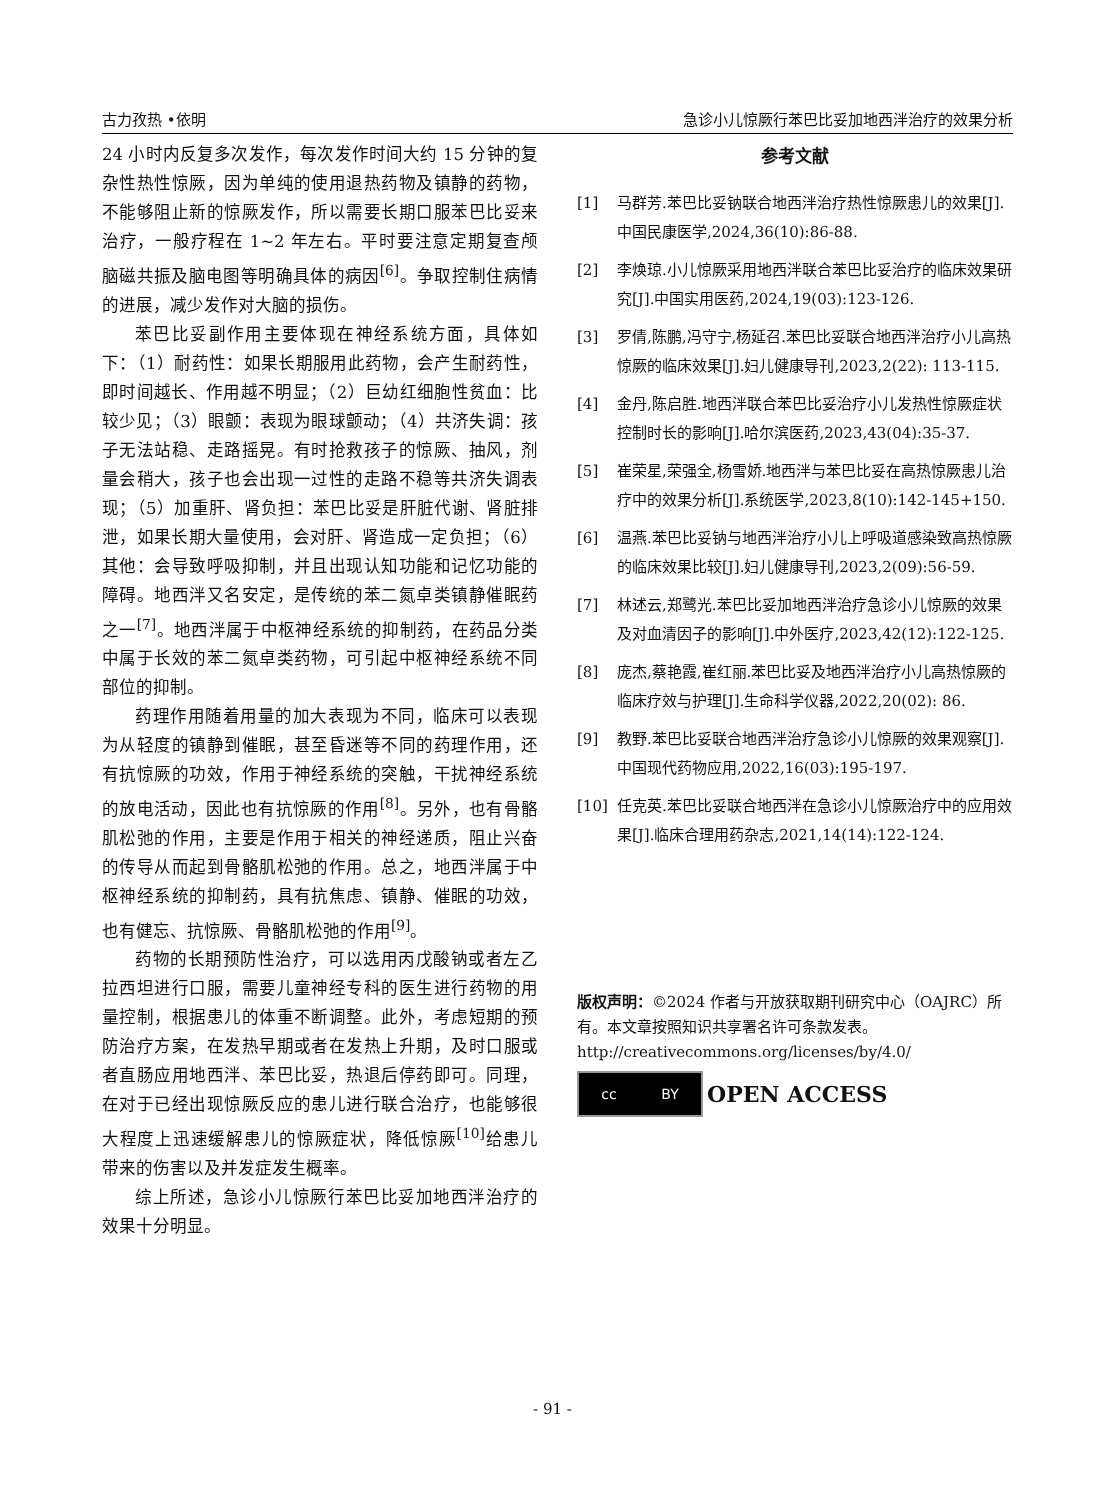古力孜热 •依明 急诊小儿惊厥行苯巴比妥加地西泮治疗的效果分析
24 小时内反复多次发作，每次发作时间大约 15 分钟的复杂性热性惊厥，因为单纯的使用退热药物及镇静的药物，不能够阻止新的惊厥发作，所以需要长期口服苯巴比妥来治疗，一般疗程在 1~2 年左右。平时要注意定期复查颅脑磁共振及脑电图等明确具体的病因<sup>[6]</sup>。争取控制住病情的进展，减少发作对大脑的损伤。
苯巴比妥副作用主要体现在神经系统方面，具体如下：（1）耐药性：如果长期服用此药物，会产生耐药性，即时间越长、作用越不明显；（2）巨幼红细胞性贫血：比较少见；（3）眼颤：表现为眼球颤动；（4）共济失调：孩子无法站稳、走路摇晃。有时抢救孩子的惊厥、抽风，剂量会稍大，孩子也会出现一过性的走路不稳等共济失调表现；（5）加重肝、肾负担：苯巴比妥是肝脏代谢、肾脏排泄，如果长期大量使用，会对肝、肾造成一定负担；（6）其他：会导致呼吸抑制，并且出现认知功能和记忆功能的障碍。地西泮又名安定，是传统的苯二氮卓类镇静催眠药之一<sup>[7]</sup>。地西泮属于中枢神经系统的抑制药，在药品分类中属于长效的苯二氮卓类药物，可引起中枢神经系统不同部位的抑制。
药理作用随着用量的加大表现为不同，临床可以表现为从轻度的镇静到催眠，甚至昏迷等不同的药理作用，还有抗惊厥的功效，作用于神经系统的突触，干扰神经系统的放电活动，因此也有抗惊厥的作用<sup>[8]</sup>。另外，也有骨骼肌松弛的作用，主要是作用于相关的神经递质，阻止兴奋的传导从而起到骨骼肌松弛的作用。总之，地西泮属于中枢神经系统的抑制药，具有抗焦虑、镇静、催眠的功效，也有健忘、抗惊厥、骨骼肌松弛的作用<sup>[9]</sup>。
药物的长期预防性治疗，可以选用丙戊酸钠或者左乙拉西坦进行口服，需要儿童神经专科的医生进行药物的用量控制，根据患儿的体重不断调整。此外，考虑短期的预防治疗方案，在发热早期或者在发热上升期，及时口服或者直肠应用地西泮、苯巴比妥，热退后停药即可。同理，在对于已经出现惊厥反应的患儿进行联合治疗，也能够很大程度上迅速缓解患儿的惊厥症状，降低惊厥<sup>[10]</sup>给患儿带来的伤害以及并发症发生概率。
综上所述，急诊小儿惊厥行苯巴比妥加地西泮治疗的效果十分明显。
参考文献
[1] 马群芳.苯巴比妥钠联合地西泮治疗热性惊厥患儿的效果[J].中国民康医学,2024,36(10):86-88.
[2] 李焕琼.小儿惊厥采用地西泮联合苯巴比妥治疗的临床效果研究[J].中国实用医药,2024,19(03):123-126.
[3] 罗倩,陈鹏,冯守宁,杨延召.苯巴比妥联合地西泮治疗小儿高热惊厥的临床效果[J].妇儿健康导刊,2023,2(22): 113-115.
[4] 金丹,陈启胜.地西泮联合苯巴比妥治疗小儿发热性惊厥症状控制时长的影响[J].哈尔滨医药,2023,43(04):35-37.
[5] 崔荣星,荣强全,杨雪娇.地西泮与苯巴比妥在高热惊厥患儿治疗中的效果分析[J].系统医学,2023,8(10):142-145+150.
[6] 温燕.苯巴比妥钠与地西泮治疗小儿上呼吸道感染致高热惊厥的临床效果比较[J].妇儿健康导刊,2023,2(09):56-59.
[7] 林述云,郑鹭光.苯巴比妥加地西泮治疗急诊小儿惊厥的效果及对血清因子的影响[J].中外医疗,2023,42(12):122-125.
[8] 庞杰,蔡艳霞,崔红丽.苯巴比妥及地西泮治疗小儿高热惊厥的临床疗效与护理[J].生命科学仪器,2022,20(02): 86.
[9] 教野.苯巴比妥联合地西泮治疗急诊小儿惊厥的效果观察[J].中国现代药物应用,2022,16(03):195-197.
[10] 任克英.苯巴比妥联合地西泮在急诊小儿惊厥治疗中的应用效果[J].临床合理用药杂志,2021,14(14):122-124.
版权声明：©2024 作者与开放获取期刊研究中心（OAJRC）所有。本文章按照知识共享署名许可条款发表。
http://creativecommons.org/licenses/by/4.0/
cc BY
OPEN ACCESS
- 91 -